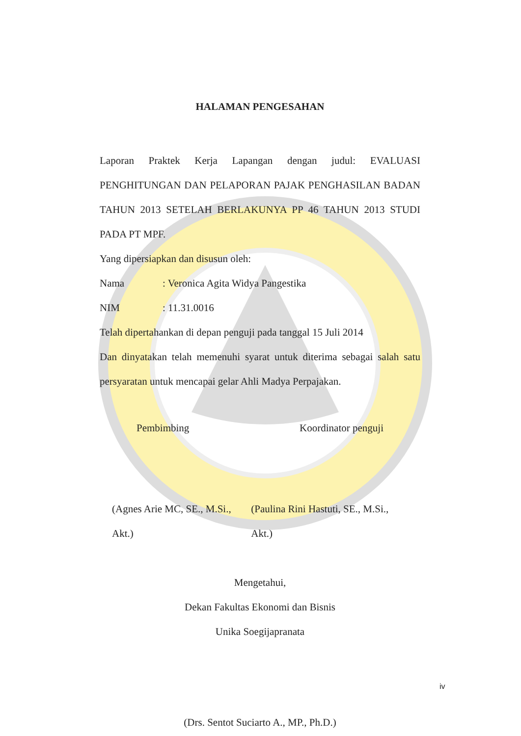HALAMAN PENGESAHAN
Laporan Praktek Kerja Lapangan dengan judul: EVALUASI PENGHITUNGAN DAN PELAPORAN PAJAK PENGHASILAN BADAN TAHUN 2013 SETELAH BERLAKUNYA PP 46 TAHUN 2013 STUDI PADA PT MPF.
Yang dipersiapkan dan disusun oleh:
Nama: Veronica Agita Widya Pangestika
NIM: 11.31.0016
Telah dipertahankan di depan penguji pada tanggal 15 Juli 2014
Dan dinyatakan telah memenuhi syarat untuk diterima sebagai salah satu persyaratan untuk mencapai gelar Ahli Madya Perpajakan.
Pembimbing Koordinator penguji
(Agnes Arie MC, SE., M.Si., Akt.) (Paulina Rini Hastuti, SE., M.Si., Akt.)
Mengetahui,
Dekan Fakultas Ekonomi dan Bisnis
Unika Soegijapranata
(Drs. Sentot Suciarto A., MP., Ph.D.)
iv